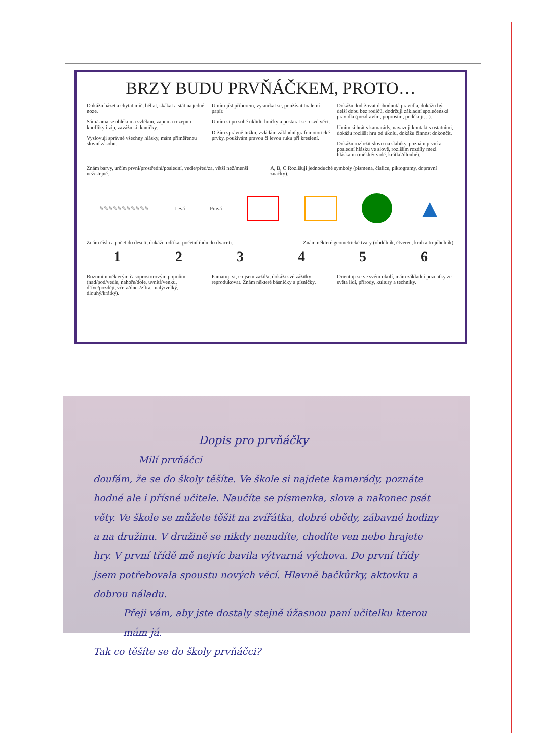BRZY BUDU PRVŇÁČKEM, PROTO…
Dokážu házet a chytat míč, běhat, skákat a stát na jedné noze.
Sám/sama se obléknu a svléknu, zapnu a rozepnu knoflíky i zip, zavážu si tkaničky.
Vyslovuji správně všechny hlásky, mám přiměřenou slovní zásobu.
Umím jíst příborem, vysmrkat se, používat toaletní papír.
Umím si po sobě uklidit hračky a postarat se o své věci.
Držím správně tužku, zvládám základní grafomotorické prvky, používám pravou či levou ruku při kreslení.
Dokážu dodržovat dohodnutá pravidla, dokážu být delší dobu bez rodičů, dodržuji základní společenská pravidla (pozdravím, poprosím, poděkuji…).
Umím si hrát s kamarády, navazuji kontakt s ostatními, dokážu rozlišit hru od úkolu, dokážu činnost dokončit.
Dokážu rozložit slovo na slabiky, poznám první a poslední hlásku ve slově, rozliším rozdíly mezi hláskami (měkké/tvrdé, krátké/dlouhé).
Znám barvy, určím první/prostřední/poslední, vedle/před/za, větší než/menší než/stejně. A, B, C Rozlišuji jednoduché symboly (písmena, číslice, piktogramy, dopravní značky).
✎✎✎✎✎✎✎✎✎✎✎ Levá Pravá ▲
Znám čísla a počet do deseti, dokážu odříkat početní řadu do dvaceti. Znám některé geometrické tvary (obdélník, čtverec, kruh a trojúhelník).
1 2 3 4 5 6
Rozumím některým časoprostorovým pojmům (nad/pod/vedle, nahoře/dole, uvnitř/venku, dříve/později, včera/dnes/zítra, malý/velký, dlouhý/krátký).
Pamatuji si, co jsem zažil/a, dokáži své zážitky reprodukovat. Znám některé básničky a písničky.
Orientuji se ve svém okolí, mám základní poznatky ze světa lidí, přírody, kultury a techniky.
Dopis pro prvňáčky
Milí prvňáčci
doufám, že se do školy těšíte. Ve škole si najdete kamarády, poznáte hodné ale i přísné učitele. Naučíte se písmenka, slova a nakonec psát věty. Ve škole se můžete těšit na zvířátka, dobré obědy, zábavné hodiny a na družinu. V družině se nikdy nenudíte, chodíte ven nebo hrajete hry. V první třídě mě nejvíc bavila výtvarná výchova. Do první třídy jsem potřebovala spoustu nových věcí. Hlavně bačkůrky, aktovku a dobrou náladu.
Přeji vám, aby jste dostaly stejně úžasnou paní učitelku kterou mám já.
Tak co těšíte se do školy prvňáčci?